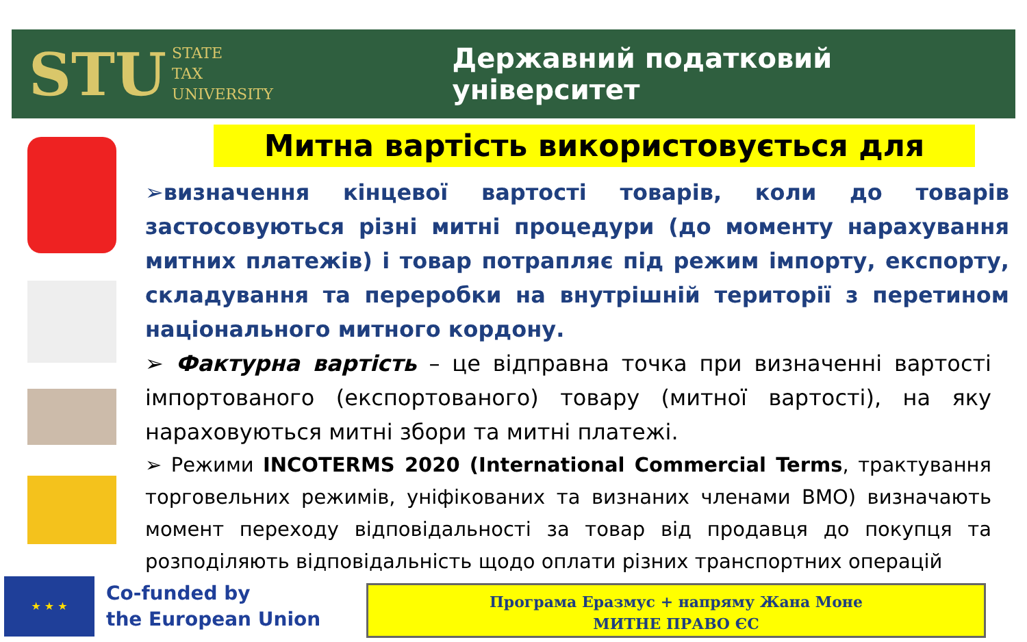STU STATE
TAX
UNIVERSITY
Державний податковий університет
Митна вартість використовується для
➢визначення кінцевої вартості товарів, коли до товарів застосовуються різні митні процедури (до моменту нарахування митних платежів) і товар потрапляє під режим імпорту, експорту, складування та переробки на внутрішній території з перетином національного митного кордону.
➢ Фактурна вартість – це відправна точка при визначенні вартості імпортованого (експортованого) товару (митної вартості), на яку нараховуються митні збори та митні платежі.
➢ Режими INCOTERMS 2020 (International Commercial Terms, трактування торговельних режимів, уніфікованих та визнаних членами ВМО) визначають момент переходу відповідальності за товар від продавця до покупця та розподіляють відповідальність щодо оплати різних транспортних операцій
★ ★ ★
Co-funded by
the European Union
Програма Еразмус + напряму Жана Моне
МИТНЕ ПРАВО ЄС